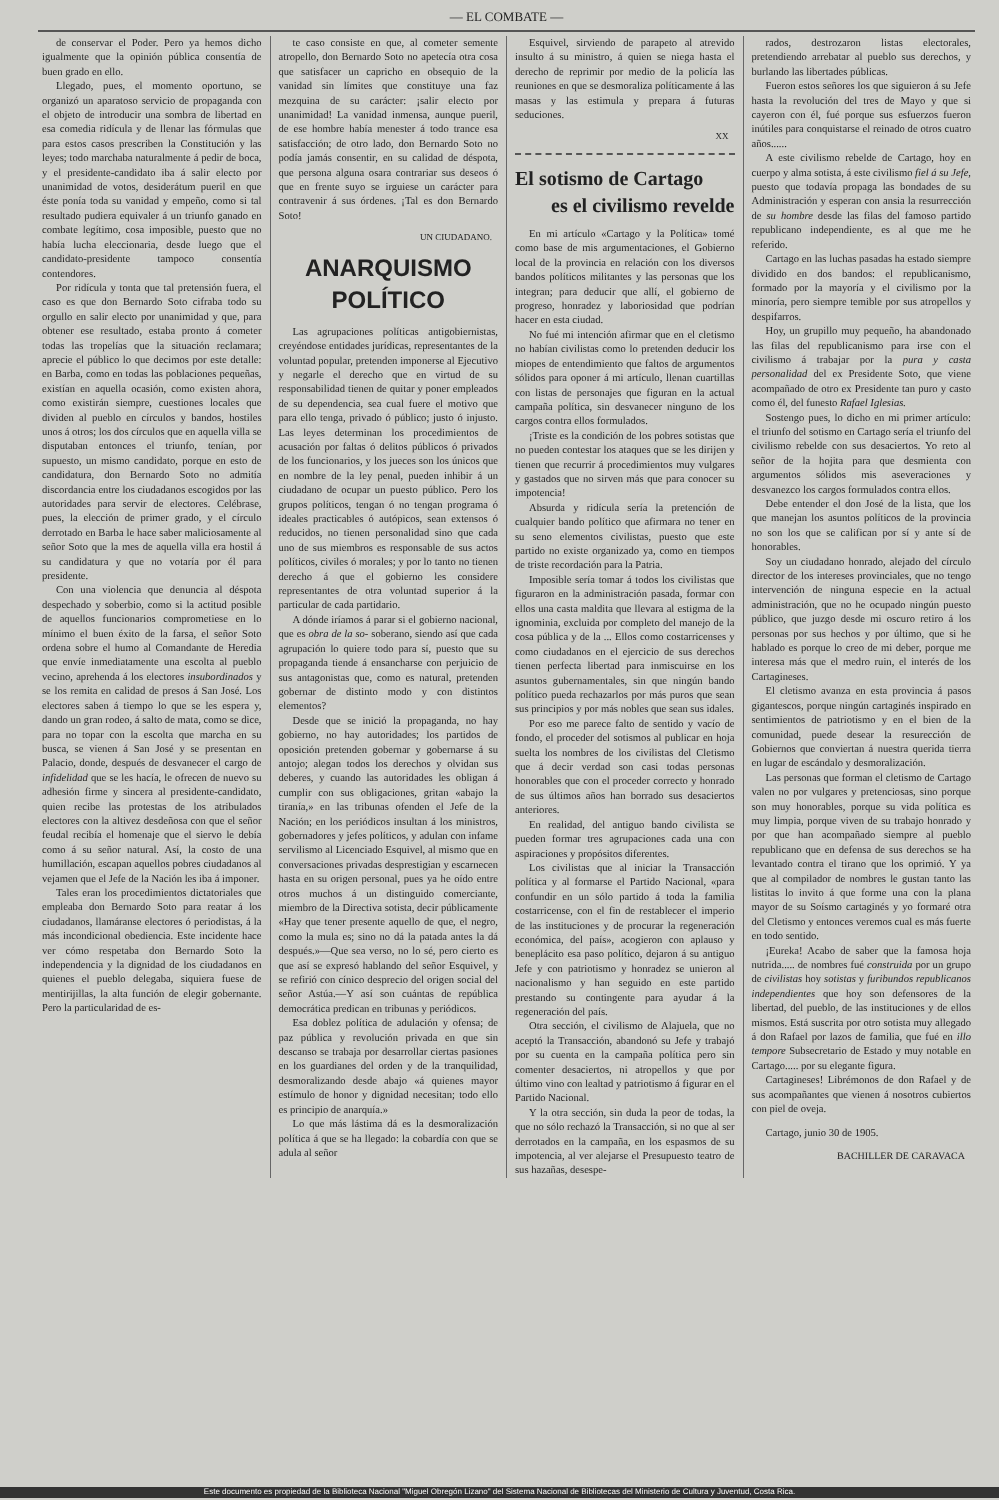— EL COMBATE —
de conservar el Poder. Pero ya hemos dicho igualmente que la opinión pública consentía de buen grado en ello.
Llegado, pues, el momento oportuno, se organizó un aparatoso servicio de propaganda con el objeto de introducir una sombra de libertad en esa comedia ridícula y de llenar las fórmulas que para estos casos prescriben la Constitución y las leyes; todo marchaba naturalmente á pedir de boca, y el presidente-candidato iba á salir electo por unanimidad de votos, desiderátum pueril en que éste ponía toda su vanidad y empeño, como si tal resultado pudiera equivaler á un triunfo ganado en combate legítimo, cosa imposible, puesto que no había lucha eleccionaria, desde luego que el candidato-presidente tampoco consentía contendores.
Por ridícula y tonta que tal pretensión fuera, el caso es que don Bernardo Soto cifraba todo su orgullo en salir electo por unanimidad y que, para obtener ese resultado, estaba pronto á cometer todas las tropelías que la situación reclamara; aprecie el público lo que decimos por este detalle: en Barba, como en todas las poblaciones pequeñas, existían en aquella ocasión, como existen ahora, como existirán siempre, cuestiones locales que dividen al pueblo en círculos y bandos, hostiles unos á otros; los dos círculos que en aquella villa se disputaban entonces el triunfo, tenían, por supuesto, un mismo candidato, porque en esto de candidatura, don Bernardo Soto no admitía discordancia entre los ciudadanos escogidos por las autoridades para servir de electores. Celébrase, pues, la elección de primer grado, y el círculo derrotado en Barba le hace saber maliciosamente al señor Soto que la mes de aquella villa era hostil á su candidatura y que no votaría por él para presidente.
Con una violencia que denuncia al déspota despechado y soberbio, como si la actitud posible de aquellos funcionarios comprometiese en lo mínimo el buen éxito de la farsa, el señor Soto ordena sobre el humo al Comandante de Heredia que envíe inmediatamente una escolta al pueblo vecino, aprehenda á los electores insubordinados y se los remita en calidad de presos á San José. Los electores saben á tiempo lo que se les espera y, dando un gran rodeo, á salto de mata, como se dice, para no topar con la escolta que marcha en su busca, se vienen á San José y se presentan en Palacio, donde, después de desvanecer el cargo de infidelidad que se les hacía, le ofrecen de nuevo su adhesión firme y sincera al presidente-candidato, quien recibe las protestas de los atribulados electores con la altivez desdeñosa con que el señor feudal recibía el homenaje que el siervo le debía como á su señor natural. Así, la costo de una humillación, escapan aquellos pobres ciudadanos al vejamen que el Jefe de la Nación les iba á imponer.
Tales eran los procedimientos dictatoriales que empleaba don Bernardo Soto para reatar á los ciudadanos, llamáranse electores ó periodistas, á la más incondicional obediencia. Este incidente hace ver cómo respetaba don Bernardo Soto la independencia y la dignidad de los ciudadanos en quienes el pueblo delegaba, siquiera fuese de mentirijillas, la alta función de elegir gobernante. Pero la particularidad de es-
te caso consiste en que, al cometer semente atropello, don Bernardo Soto no apetecía otra cosa que satisfacer un capricho en obsequio de la vanidad sin límites que constituye una faz mezquina de su carácter: ¡salir electo por unanimidad! La vanidad inmensa, aunque pueril, de ese hombre había menester á todo trance esa satisfacción; de otro lado, don Bernardo Soto no podía jamás consentir, en su calidad de déspota, que persona alguna osara contrariar sus deseos ó que en frente suyo se irguiese un carácter para contravenir á sus órdenes. ¡Tal es don Bernardo Soto!
UN CIUDADANO.
ANARQUISMO POLÍTICO
Las agrupaciones políticas antigobiernistas, creyéndose entidades jurídicas, representantes de la voluntad popular, pretenden imponerse al Ejecutivo y negarle el derecho que en virtud de su responsabilidad tienen de quitar y poner empleados de su dependencia, sea cual fuere el motivo que para ello tenga, privado ó público; justo ó injusto. Las leyes determinan los procedimientos de acusación por faltas ó delitos públicos ó privados de los funcionarios, y los jueces son los únicos que en nombre de la ley penal, pueden inhibir á un ciudadano de ocupar un puesto público. Pero los grupos políticos, tengan ó no tengan programa ó ideales practicables ó autópicos, sean extensos ó reducidos, no tienen personalidad sino que cada uno de sus miembros es responsable de sus actos políticos, civiles ó morales; y por lo tanto no tienen derecho á que el gobierno les considere representantes de otra voluntad superior á la particular de cada partidario.
A dónde iríamos á parar si el gobierno nacional, que es obra de la so- soberano, siendo así que cada agrupación lo quiere todo para sí, puesto que su propaganda tiende á ensancharse con perjuicio de sus antagonistas que, como es natural, pretenden gobernar de distinto modo y con distintos elementos?
Desde que se inició la propaganda, no hay gobierno, no hay autoridades; los partidos de oposición pretenden gobernar y gobernarse á su antojo; alegan todos los derechos y olvidan sus deberes, y cuando las autoridades les obligan á cumplir con sus obligaciones, gritan «abajo la tiranía,» en las tribunas ofenden el Jefe de la Nación; en los periódicos insultan á los ministros, gobernadores y jefes políticos, y adulan con infame servilismo al Licenciado Esquivel, al mismo que en conversaciones privadas desprestigian y escarnecen hasta en su origen personal, pues ya he oído entre otros muchos á un distinguido comerciante, miembro de la Directiva sotista, decir públicamente «Hay que tener presente aquello de que, el negro, como la mula es; sino no dá la patada antes la dá después.»—Que sea verso, no lo sé, pero cierto es que así se expresó hablando del señor Esquivel, y se refirió con cínico desprecio del origen social del señor Astúa.—Y así son cuántas de república democrática predican en tribunas y periódicos.
Esa doblez política de adulación y ofensa; de paz pública y revolución privada en que sin descanso se trabaja por desarrollar ciertas pasiones en los guardianes del orden y de la tranquilidad, desmoralizando desde abajo «á quienes mayor estímulo de honor y dignidad necesitan; todo ello es principio de anarquía.»
Lo que más lástima dá es la desmoralización política á que se ha llegado: la cobardía con que se adula al señor
Esquivel, sirviendo de parapeto al atrevido insulto á su ministro, á quien se niega hasta el derecho de reprimir por medio de la policía las reuniones en que se desmoraliza políticamente á las masas y las estimula y prepara á futuras seduciones.
XX
El sotismo de Cartago
es el civilismo revelde
En mi artículo «Cartago y la Política» tomé como base de mis argumentaciones, el Gobierno local de la provincia en relación con los diversos bandos políticos militantes y las personas que los integran; para deducir que allí, el gobierno de progreso, honradez y laboriosidad que podrían hacer en esta ciudad.
No fué mi intención afirmar que en el cletismo no habían civilistas como lo pretenden deducir los miopes de entendimiento que faltos de argumentos sólidos para oponer á mi artículo, llenan cuartillas con listas de personajes que figuran en la actual campaña política, sin desvanecer ninguno de los cargos contra ellos formulados.
¡Triste es la condición de los pobres sotistas que no pueden contestar los ataques que se les dirijen y tienen que recurrir á procedimientos muy vulgares y gastados que no sirven más que para conocer su impotencia!
Absurda y ridícula sería la pretención de cualquier bando político que afirmara no tener en su seno elementos civilistas, puesto que este partido no existe organizado ya, como en tiempos de triste recordación para la Patria.
Imposible sería tomar á todos los civilistas que figuraron en la administración pasada, formar con ellos una casta maldita que llevara al estigma de la ignominia, excluida por completo del manejo de la cosa pública y de la ... Ellos como costarricenses y como ciudadanos en el ejercicio de sus derechos tienen perfecta libertad para inmiscuirse en los asuntos gubernamentales, sin que ningún bando político pueda rechazarlos por más puros que sean sus principios y por más nobles que sean sus idales.
Por eso me parece falto de sentido y vacío de fondo, el proceder del sotismos al publicar en hoja suelta los nombres de los civilistas del Cletismo que á decir verdad son casi todas personas honorables que con el proceder correcto y honrado de sus últimos años han borrado sus desaciertos anteriores.
En realidad, del antiguo bando civilista se pueden formar tres agrupaciones cada una con aspiraciones y propósitos diferentes.
Los civilistas que al iniciar la Transacción política y al formarse el Partido Nacional, «para confundir en un sólo partido á toda la familia costarricense, con el fin de restablecer el imperio de las instituciones y de procurar la regeneración económica, del país», acogieron con aplauso y beneplácito esa paso político, dejaron á su antiguo Jefe y con patriotismo y honradez se unieron al nacionalismo y han seguido en este partido prestando su contingente para ayudar á la regeneración del país.
Otra sección, el civilismo de Alajuela, que no aceptó la Transacción, abandonó su Jefe y trabajó por su cuenta en la campaña política pero sin comenter desaciertos, ni atropellos y que por último vino con lealtad y patriotismo á figurar en el Partido Nacional.
Y la otra sección, sin duda la peor de todas, la que no sólo rechazó la Transacción, si no que al ser derrotados en la campaña, en los espasmos de su impotencia, al ver alejarse el Presupuesto teatro de sus hazañas, desespe-
rados, destrozaron listas electorales, pretendiendo arrebatar al pueblo sus derechos, y burlando las libertades públicas.
Fueron estos señores los que siguieron á su Jefe hasta la revolución del tres de Mayo y que si cayeron con él, fué porque sus esfuerzos fueron inútiles para conquistarse el reinado de otros cuatro años......
A este civilismo rebelde de Cartago, hoy en cuerpo y alma sotista, á este civilismo fiel á su Jefe, puesto que todavía propaga las bondades de su Administración y esperan con ansia la resurrección de su hombre desde las filas del famoso partido republicano independiente, es al que me he referido.
Cartago en las luchas pasadas ha estado siempre dividido en dos bandos: el republicanismo, formado por la mayoría y el civilismo por la minoría, pero siempre temible por sus atropellos y despifarros.
Hoy, un grupillo muy pequeño, ha abandonado las filas del republicanismo para irse con el civilismo á trabajar por la pura y casta personalidad del ex Presidente Soto, que viene acompañado de otro ex Presidente tan puro y casto como él, del funesto Rafael Iglesias.
Sostengo pues, lo dicho en mi primer artículo: el triunfo del sotismo en Cartago sería el triunfo del civilismo rebelde con sus desaciertos. Yo reto al señor de la hojita para que desmienta con argumentos sólidos mis aseveraciones y desvanezco los cargos formulados contra ellos.
Debe entender el don José de la lista, que los que manejan los asuntos políticos de la provincia no son los que se califican por sí y ante sí de honorables.
Soy un ciudadano honrado, alejado del círculo director de los intereses provinciales, que no tengo intervención de ninguna especie en la actual administración, que no he ocupado ningún puesto público, que juzgo desde mi oscuro retiro á los personas por sus hechos y por último, que si he hablado es porque lo creo de mi deber, porque me interesa más que el medro ruin, el interés de los Cartagineses.
El cletismo avanza en esta provincia á pasos gigantescos, porque ningún cartaginés inspirado en sentimientos de patriotismo y en el bien de la comunidad, puede desear la resurección de Gobiernos que conviertan á nuestra querida tierra en lugar de escándalo y desmoralización.
Las personas que forman el cletismo de Cartago valen no por vulgares y pretenciosas, sino porque son muy honorables, porque su vida política es muy limpia, porque viven de su trabajo honrado y por que han acompañado siempre al pueblo republicano que en defensa de sus derechos se ha levantado contra el tirano que los oprimió. Y ya que al compilador de nombres le gustan tanto las listitas lo invito á que forme una con la plana mayor de su Soísmo cartaginés y yo formaré otra del Cletismo y entonces veremos cual es más fuerte en todo sentido.
¡Eureka! Acabo de saber que la famosa hoja nutrida..... de nombres fué construida por un grupo de civilistas hoy sotistas y furibundos republicanos independientes que hoy son defensores de la libertad, del pueblo, de las instituciones y de ellos mismos. Está suscrita por otro sotista muy allegado á don Rafael por lazos de familia, que fué en illo tempore Subsecretario de Estado y muy notable en Cartago..... por su elegante figura.
Cartagineses! Librémonos de don Rafael y de sus acompañantes que vienen á nosotros cubiertos con piel de oveja.
Cartago, junio 30 de 1905.
BACHILLER DE CARAVACA
Este documento es propiedad de la Biblioteca Nacional "Miguel Obregón Lizano" del Sistema Nacional de Bibliotecas del Ministerio de Cultura y Juventud, Costa Rica.